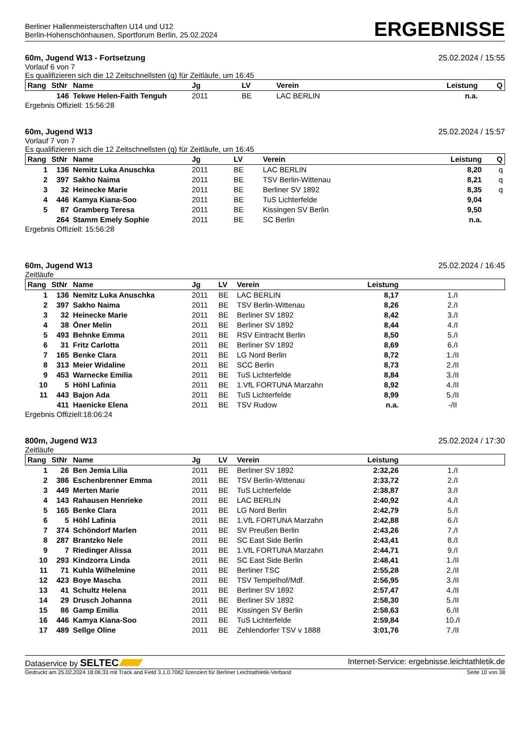Berliner Hallenmeisterschaften U14 und U12
Berlin-Hohenschönhausen, Sportforum Berlin, 25.02.2024
ERGEBNISSE
60m, Jugend W13 - Fortsetzung 25.02.2024 / 15:55
Vorlauf 6 von 7
Es qualifizieren sich die 12 Zeitschnellsten (q) für Zeitläufe, um 16:45
| Rang | StNr | Name | Jg | LV | Verein | Leistung | Q |
| --- | --- | --- | --- | --- | --- | --- | --- |
| | 146 | Tekwe Helen-Faith Tenguh | 2011 | BE | LAC BERLIN | n.a. | |
Ergebnis Offiziell: 15:56:28
60m, Jugend W13 25.02.2024 / 15:57
Vorlauf 7 von 7
Es qualifizieren sich die 12 Zeitschnellsten (q) für Zeitläufe, um 16:45
| Rang | StNr | Name | Jg | LV | Verein | Leistung | Q |
| --- | --- | --- | --- | --- | --- | --- | --- |
| 1 | 136 | Nemitz Luka Anuschka | 2011 | BE | LAC BERLIN | 8,20 | q |
| 2 | 397 | Sakho Naima | 2011 | BE | TSV Berlin-Wittenau | 8,21 | q |
| 3 | 32 | Heinecke Marie | 2011 | BE | Berliner SV 1892 | 8,35 | q |
| 4 | 446 | Kamya Kiana-Soo | 2011 | BE | TuS Lichterfelde | 9,04 | |
| 5 | 87 | Gramberg Teresa | 2011 | BE | Kissingen SV Berlin | 9,50 | |
| | 264 | Stamm Emely Sophie | 2011 | BE | SC Berlin | n.a. | |
Ergebnis Offiziell: 15:56:28
60m, Jugend W13 25.02.2024 / 16:45
Zeitläufe
| Rang | StNr | Name | Jg | LV | Verein | Leistung | |
| --- | --- | --- | --- | --- | --- | --- | --- |
| 1 | 136 | Nemitz Luka Anuschka | 2011 | BE | LAC BERLIN | 8,17 | 1./I |
| 2 | 397 | Sakho Naima | 2011 | BE | TSV Berlin-Wittenau | 8,26 | 2./I |
| 3 | 32 | Heinecke Marie | 2011 | BE | Berliner SV 1892 | 8,42 | 3./I |
| 4 | 38 | Öner Melin | 2011 | BE | Berliner SV 1892 | 8,44 | 4./I |
| 5 | 493 | Behnke Emma | 2011 | BE | RSV Eintracht Berlin | 8,50 | 5./I |
| 6 | 31 | Fritz Carlotta | 2011 | BE | Berliner SV 1892 | 8,69 | 6./I |
| 7 | 165 | Benke Clara | 2011 | BE | LG Nord Berlin | 8,72 | 1./II |
| 8 | 313 | Meier Widaline | 2011 | BE | SCC Berlin | 8,73 | 2./II |
| 9 | 453 | Warnecke Emilia | 2011 | BE | TuS Lichterfelde | 8,84 | 3./II |
| 10 | 5 | Höhl Lafinia | 2011 | BE | 1.VfL FORTUNA Marzahn | 8,92 | 4./II |
| 11 | 443 | Bajon Ada | 2011 | BE | TuS Lichterfelde | 8,99 | 5./II |
| | 411 | Haenicke Elena | 2011 | BE | TSV Rudow | n.a. | -/II |
Ergebnis Offiziell:18:06:24
800m, Jugend W13 25.02.2024 / 17:30
Zeitläufe
| Rang | StNr | Name | Jg | LV | Verein | Leistung | |
| --- | --- | --- | --- | --- | --- | --- | --- |
| 1 | 26 | Ben Jemia Lilia | 2011 | BE | Berliner SV 1892 | 2:32,26 | 1./I |
| 2 | 386 | Eschenbrenner Emma | 2011 | BE | TSV Berlin-Wittenau | 2:33,72 | 2./I |
| 3 | 449 | Merten Marie | 2011 | BE | TuS Lichterfelde | 2:38,87 | 3./I |
| 4 | 143 | Rahausen Henrieke | 2011 | BE | LAC BERLIN | 2:40,92 | 4./I |
| 5 | 165 | Benke Clara | 2011 | BE | LG Nord Berlin | 2:42,79 | 5./I |
| 6 | 5 | Höhl Lafinia | 2011 | BE | 1.VfL FORTUNA Marzahn | 2:42,88 | 6./I |
| 7 | 374 | Schöndorf Marlen | 2011 | BE | SV Preußen Berlin | 2:43,26 | 7./I |
| 8 | 287 | Brantzko Nele | 2011 | BE | SC East Side Berlin | 2:43,41 | 8./I |
| 9 | 7 | Riedinger Alissa | 2011 | BE | 1.VfL FORTUNA Marzahn | 2:44,71 | 9./I |
| 10 | 293 | Kindzorra Linda | 2011 | BE | SC East Side Berlin | 2:48,41 | 1./II |
| 11 | 71 | Kuhla Wilhelmine | 2011 | BE | Berliner TSC | 2:55,28 | 2./II |
| 12 | 423 | Boye Mascha | 2011 | BE | TSV Tempelhof/Mdf. | 2:56,95 | 3./II |
| 13 | 41 | Schultz Helena | 2011 | BE | Berliner SV 1892 | 2:57,47 | 4./II |
| 14 | 29 | Drusch Johanna | 2011 | BE | Berliner SV 1892 | 2:58,30 | 5./II |
| 15 | 86 | Gamp Emilia | 2011 | BE | Kissingen SV Berlin | 2:58,63 | 6./II |
| 16 | 446 | Kamya Kiana-Soo | 2011 | BE | TuS Lichterfelde | 2:59,84 | 10./I |
| 17 | 489 | Sellge Oline | 2011 | BE | Zehlendorfer TSV v 1888 | 3:01,76 | 7./II |
Dataservice by SELTEC Internet-Service: ergebnisse.leichtathletik.de
Gedruckt am 25.02.2024 18:06:33 mit Track and Field 3.1.0.7062 lizenziert für Berliner Leichtathletik-Verband Seite 10 von 38